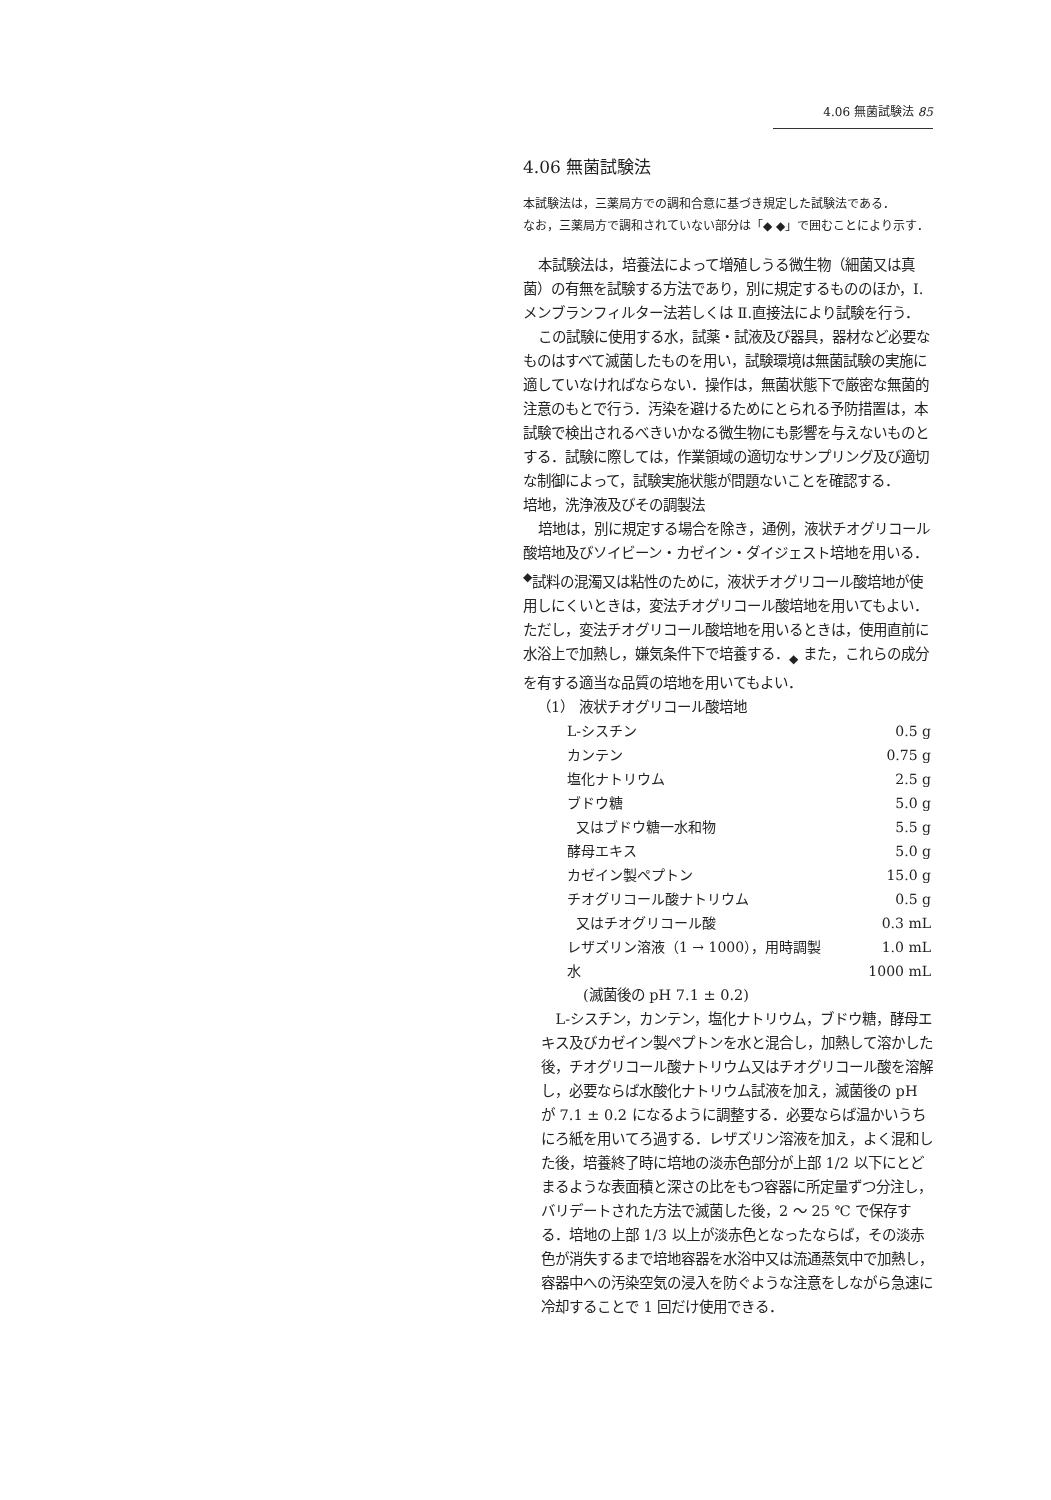4.06 無菌試験法 85
4.06 無菌試験法
本試験法は，三薬局方での調和合意に基づき規定した試験法である．
なお，三薬局方で調和されていない部分は「◆ ◆」で囲むことにより示す．
本試験法は，培養法によって増殖しうる微生物（細菌又は真菌）の有無を試験する方法であり，別に規定するもののほか，Ⅰ.メンブランフィルター法若しくは Ⅱ.直接法により試験を行う．
この試験に使用する水，試薬・試液及び器具，器材など必要なものはすべて滅菌したものを用い，試験環境は無菌試験の実施に適していなければならない．操作は，無菌状態下で厳密な無菌的注意のもとで行う．汚染を避けるためにとられる予防措置は，本試験で検出されるべきいかなる微生物にも影響を与えないものとする．試験に際しては，作業領域の適切なサンプリング及び適切な制御によって，試験実施状態が問題ないことを確認する．
培地，洗浄液及びその調製法
培地は，別に規定する場合を除き，通例，液状チオグリコール酸培地及びソイビーン・カゼイン・ダイジェスト培地を用いる．<sup>◆</sup>試料の混濁又は粘性のために，液状チオグリコール酸培地が使用しにくいときは，変法チオグリコール酸培地を用いてもよい．ただし，変法チオグリコール酸培地を用いるときは，使用直前に水浴上で加熱し，嫌気条件下で培養する．<sub>◆</sub> また，これらの成分を有する適当な品質の培地を用いてもよい．
（1） 液状チオグリコール酸培地
| L-シスチン | 0.5 g |
| カンテン | 0.75 g |
| 塩化ナトリウム | 2.5 g |
| ブドウ糖 | 5.0 g |
| 又はブドウ糖一水和物 | 5.5 g |
| 酵母エキス | 5.0 g |
| カゼイン製ペプトン | 15.0 g |
| チオグリコール酸ナトリウム | 0.5 g |
| 又はチオグリコール酸 | 0.3 mL |
| レザズリン溶液（1 → 1000），用時調製 | 1.0 mL |
| 水 | 1000 mL |
(滅菌後の pH 7.1 ± 0.2)
L-シスチン，カンテン，塩化ナトリウム，ブドウ糖，酵母エキス及びカゼイン製ペプトンを水と混合し，加熱して溶かした後，チオグリコール酸ナトリウム又はチオグリコール酸を溶解し，必要ならば水酸化ナトリウム試液を加え，滅菌後の pH が 7.1 ± 0.2 になるように調整する．必要ならば温かいうちにろ紙を用いてろ過する．レザズリン溶液を加え，よく混和した後，培養終了時に培地の淡赤色部分が上部 1/2 以下にとどまるような表面積と深さの比をもつ容器に所定量ずつ分注し，バリデートされた方法で滅菌した後，2 〜 25 ℃ で保存する．培地の上部 1/3 以上が淡赤色となったならば，その淡赤色が消失するまで培地容器を水浴中又は流通蒸気中で加熱し，容器中への汚染空気の浸入を防ぐような注意をしながら急速に冷却することで 1 回だけ使用できる．